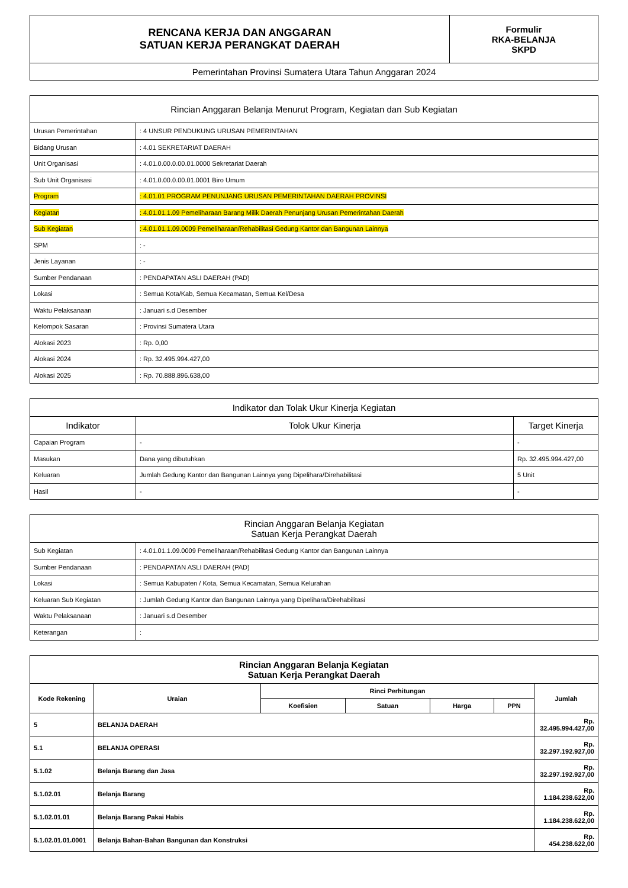| RENCANA KERJA DAN ANGGARAN SATUAN KERJA PERANGKAT DAERAH | Formulir RKA-BELANJA SKPD |
| Pemerintahan Provinsi Sumatera Utara Tahun Anggaran 2024 | |
| Rincian Anggaran Belanja Menurut Program, Kegiatan dan Sub Kegiatan | |
| Urusan Pemerintahan | : 4 UNSUR PENDUKUNG URUSAN PEMERINTAHAN |
| Bidang Urusan | : 4.01 SEKRETARIAT DAERAH |
| Unit Organisasi | : 4.01.0.00.0.00.01.0000 Sekretariat Daerah |
| Sub Unit Organisasi | : 4.01.0.00.0.00.01.0001 Biro Umum |
| Program | : 4.01.01 PROGRAM PENUNJANG URUSAN PEMERINTAHAN DAERAH PROVINSI |
| Kegiatan | : 4.01.01.1.09 Pemeliharaan Barang Milik Daerah Penunjang Urusan Pemerintahan Daerah |
| Sub Kegiatan | : 4.01.01.1.09.0009 Pemeliharaan/Rehabilitasi Gedung Kantor dan Bangunan Lainnya |
| SPM | : - |
| Jenis Layanan | : - |
| Sumber Pendanaan | : PENDAPATAN ASLI DAERAH (PAD) |
| Lokasi | : Semua Kota/Kab, Semua Kecamatan, Semua Kel/Desa |
| Waktu Pelaksanaan | : Januari s.d Desember |
| Kelompok Sasaran | : Provinsi Sumatera Utara |
| Alokasi 2023 | : Rp. 0,00 |
| Alokasi 2024 | : Rp. 32.495.994.427,00 |
| Alokasi 2025 | : Rp. 70.888.896.638,00 |
| Indikator dan Tolak Ukur Kinerja Kegiatan | | |
| Indikator | Tolok Ukur Kinerja | Target Kinerja |
| Capaian Program | - | - |
| Masukan | Dana yang dibutuhkan | Rp. 32.495.994.427,00 |
| Keluaran | Jumlah Gedung Kantor dan Bangunan Lainnya yang Dipelihara/Direhabilitasi | 5 Unit |
| Hasil | - | - |
| Rincian Anggaran Belanja Kegiatan Satuan Kerja Perangkat Daerah | |
| Sub Kegiatan | : 4.01.01.1.09.0009 Pemeliharaan/Rehabilitasi Gedung Kantor dan Bangunan Lainnya |
| Sumber Pendanaan | : PENDAPATAN ASLI DAERAH (PAD) |
| Lokasi | : Semua Kabupaten / Kota, Semua Kecamatan, Semua Kelurahan |
| Keluaran Sub Kegiatan | : Jumlah Gedung Kantor dan Bangunan Lainnya yang Dipelihara/Direhabilitasi |
| Waktu Pelaksanaan | : Januari s.d Desember |
| Keterangan | : |
| Rincian Anggaran Belanja Kegiatan Satuan Kerja Perangkat Daerah | | | | | | |
| Kode Rekening | Uraian | Rinci Perhitungan | | | | Jumlah |
| | | Koefisien | Satuan | Harga | PPN | |
| 5 | BELANJA DAERAH | | | | | Rp. 32.495.994.427,00 |
| 5.1 | BELANJA OPERASI | | | | | Rp. 32.297.192.927,00 |
| 5.1.02 | Belanja Barang dan Jasa | | | | | Rp. 32.297.192.927,00 |
| 5.1.02.01 | Belanja Barang | | | | | Rp. 1.184.238.622,00 |
| 5.1.02.01.01 | Belanja Barang Pakai Habis | | | | | Rp. 1.184.238.622,00 |
| 5.1.02.01.01.0001 | Belanja Bahan-Bahan Bangunan dan Konstruksi | | | | | Rp. 454.238.622,00 |